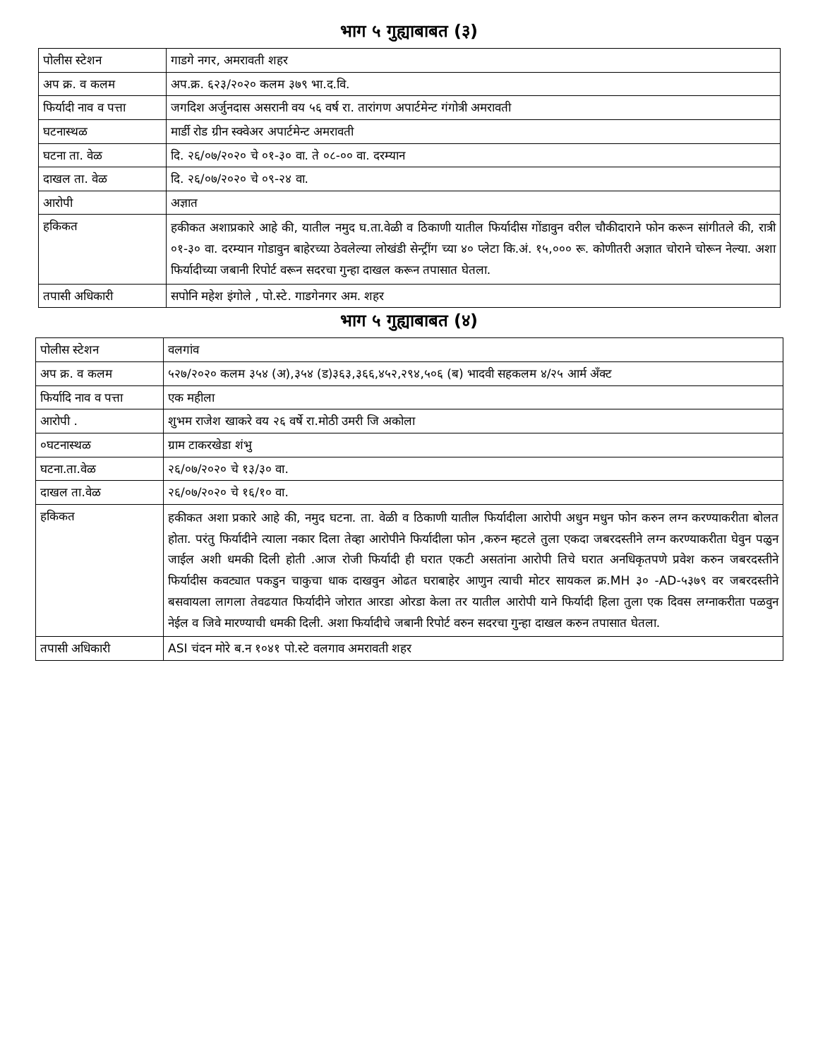भाग ५ गुह्याबाबत (३)
| पोलीस स्टेशन | गाडगे नगर, अमरावती शहर |
| अप क्र. व कलम | अप.क्र. ६२३/२०२० कलम ३७९ भा.द.वि. |
| फिर्यादी नाव व पत्ता | जगदिश अर्जुनदास असरानी वय ५६ वर्ष रा. तारांगण अपार्टमेन्ट गंगोत्री अमरावती |
| घटनास्थळ | मार्डी रोड ग्रीन स्क्वेअर अपार्टमेन्ट अमरावती |
| घटना ता. वेळ | दि. २६/०७/२०२० चे ०१-३० वा. ते ०८-०० वा. दरम्यान |
| दाखल ता. वेळ | दि. २६/०७/२०२० चे ०९-२४ वा. |
| आरोपी | अज्ञात |
| हकिकत | हकीकत अशाप्रकारे आहे की, यातील नमुद घ.ता.वेळी व ठिकाणी यातील फिर्यादीस गोंडावुन वरील चौकीदाराने फोन करून सांगीतले की, रात्री ०१-३० वा. दरम्यान गोडावुन बाहेरच्या ठेवलेल्या लोखंडी सेन्ट्रींग च्या ४० प्लेटा कि.अं. १५,००० रू. कोणीतरी अज्ञात चोराने चोरून नेल्या. अशा फिर्यादीच्या जबानी रिपोर्ट वरून सदरचा गुन्हा दाखल करून तपासात घेतला. |
| तपासी अधिकारी | सपोनि महेश इंगोले , पो.स्टे. गाडगेनगर अम. शहर |
भाग ५ गुह्याबाबत (४)
| पोलीस स्टेशन | वलगांव |
| अप क्र. व कलम | ५२७/२०२० कलम ३५४ (अ),३५४ (ड)३६३,३६६,४५२,२९४,५०६ (ब) भादवी सहकलम ४/२५ आर्म अँक्ट |
| फिर्यादि नाव व पत्ता | एक महीला |
| आरोपी . | शुभम राजेश खाकरे वय २६ वर्षे रा.मोठी उमरी जि अकोला |
| ०घटनास्थळ | ग्राम टाकरखेडा शंभु |
| घटना.ता.वेळ | २६/०७/२०२० चे १३/३० वा. |
| दाखल ता.वेळ | २६/०७/२०२० चे १६/१० वा. |
| हकिकत | हकीकत अशा प्रकारे आहे की, नमुद घटना. ता. वेळी व ठिकाणी यातील फिर्यादीला आरोपी अधुन मधुन फोन करुन लग्न करण्याकरीता बोलत होता. परंतु फिर्यादीने त्याला नकार दिला तेव्हा आरोपीने फिर्यादीला फोन ,करुन म्हटले तुला एकदा जबरदस्तीने लग्न करण्याकरीता घेवुन पळुन जाईल अशी धमकी दिली होती .आज रोजी फिर्यादी ही घरात एकटी असतांना आरोपी तिचे घरात अनधिकृतपणे प्रवेश करुन जबरदस्तीने फिर्यादीस कवट्यात पकडुन चाकुचा धाक दाखवुन ओढत घराबाहेर आणुन त्याची मोटर सायकल क्र.MH ३० -AD-५३७९ वर जबरदस्तीने बसवायला लागला तेवढयात फिर्यादीने जोरात आरडा ओरडा केला तर यातील आरोपी याने फिर्यादी हिला तुला एक दिवस लग्नाकरीता पळवुन नेईल व जिवे मारण्याची धमकी दिली. अशा फिर्यादीचे जबानी रिपोर्ट वरुन सदरचा गुन्हा दाखल करुन तपासात घेतला. |
| तपासी अधिकारी | ASI चंदन मोरे ब.न १०४१ पो.स्टे वलगाव अमरावती शहर |